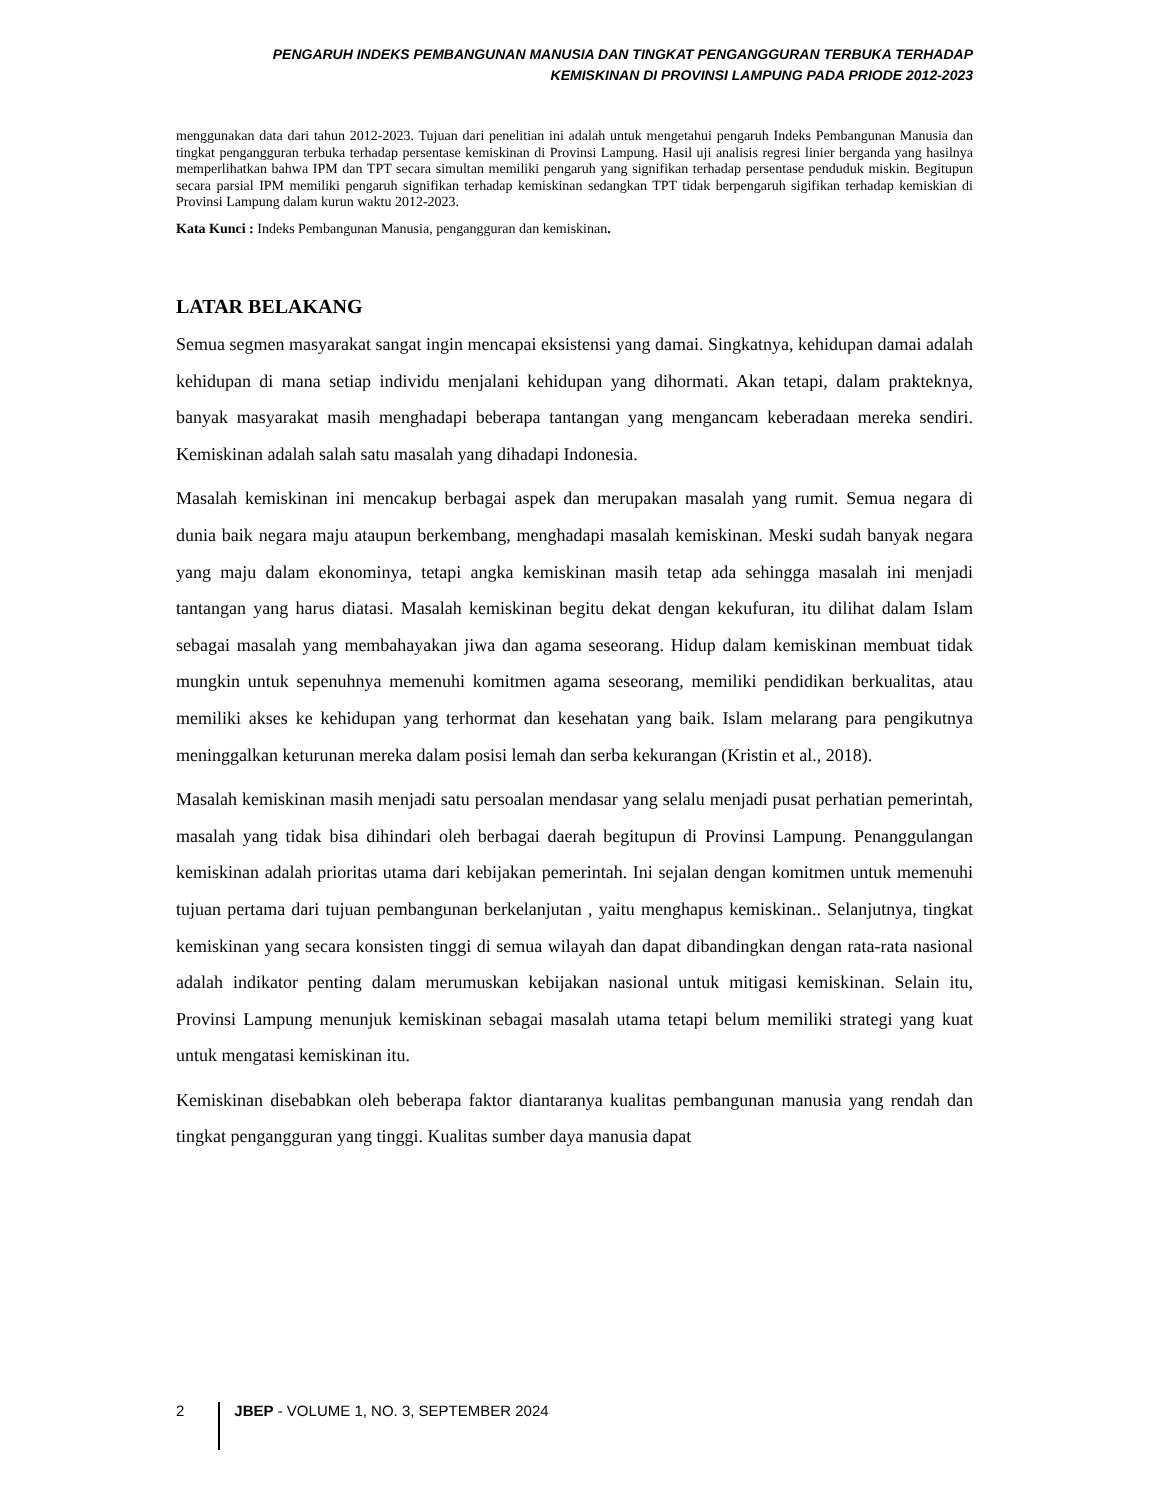PENGARUH INDEKS PEMBANGUNAN MANUSIA DAN TINGKAT PENGANGGURAN TERBUKA TERHADAP
KEMISKINAN DI PROVINSI LAMPUNG PADA PRIODE 2012-2023
menggunakan data dari tahun 2012-2023. Tujuan dari penelitian ini adalah untuk mengetahui pengaruh Indeks Pembangunan Manusia dan tingkat pengangguran terbuka terhadap persentase kemiskinan di Provinsi Lampung. Hasil uji analisis regresi linier berganda yang hasilnya memperlihatkan bahwa IPM dan TPT secara simultan memiliki pengaruh yang signifikan terhadap persentase penduduk miskin. Begitupun secara parsial IPM memiliki pengaruh signifikan terhadap kemiskinan sedangkan TPT tidak berpengaruh sigifikan terhadap kemiskian di Provinsi Lampung dalam kurun waktu 2012-2023.
Kata Kunci : Indeks Pembangunan Manusia, pengangguran dan kemiskinan.
LATAR BELAKANG
Semua segmen masyarakat sangat ingin mencapai eksistensi yang damai. Singkatnya, kehidupan damai adalah kehidupan di mana setiap individu menjalani kehidupan yang dihormati. Akan tetapi, dalam prakteknya, banyak masyarakat masih menghadapi beberapa tantangan yang mengancam keberadaan mereka sendiri. Kemiskinan adalah salah satu masalah yang dihadapi Indonesia.
Masalah kemiskinan ini mencakup berbagai aspek dan merupakan masalah yang rumit. Semua negara di dunia baik negara maju ataupun berkembang, menghadapi masalah kemiskinan. Meski sudah banyak negara yang maju dalam ekonominya, tetapi angka kemiskinan masih tetap ada sehingga masalah ini menjadi tantangan yang harus diatasi. Masalah kemiskinan begitu dekat dengan kekufuran, itu dilihat dalam Islam sebagai masalah yang membahayakan jiwa dan agama seseorang. Hidup dalam kemiskinan membuat tidak mungkin untuk sepenuhnya memenuhi komitmen agama seseorang, memiliki pendidikan berkualitas, atau memiliki akses ke kehidupan yang terhormat dan kesehatan yang baik. Islam melarang para pengikutnya meninggalkan keturunan mereka dalam posisi lemah dan serba kekurangan (Kristin et al., 2018).
Masalah kemiskinan masih menjadi satu persoalan mendasar yang selalu menjadi pusat perhatian pemerintah, masalah yang tidak bisa dihindari oleh berbagai daerah begitupun di Provinsi Lampung. Penanggulangan kemiskinan adalah prioritas utama dari kebijakan pemerintah. Ini sejalan dengan komitmen untuk memenuhi tujuan pertama dari tujuan pembangunan berkelanjutan , yaitu menghapus kemiskinan.. Selanjutnya, tingkat kemiskinan yang secara konsisten tinggi di semua wilayah dan dapat dibandingkan dengan rata-rata nasional adalah indikator penting dalam merumuskan kebijakan nasional untuk mitigasi kemiskinan. Selain itu, Provinsi Lampung menunjuk kemiskinan sebagai masalah utama tetapi belum memiliki strategi yang kuat untuk mengatasi kemiskinan itu.
Kemiskinan disebabkan oleh beberapa faktor diantaranya kualitas pembangunan manusia yang rendah dan tingkat pengangguran yang tinggi. Kualitas sumber daya manusia dapat
2 JBEP - VOLUME 1, NO. 3, SEPTEMBER 2024